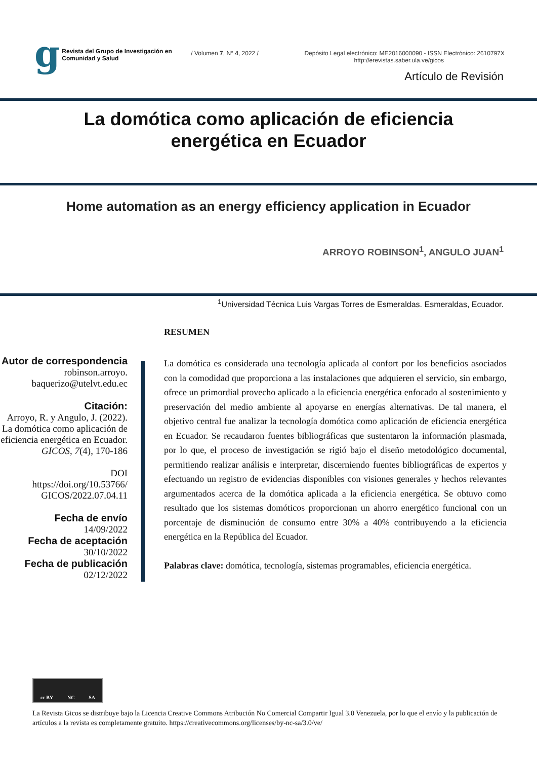g
Revista del Grupo de Investigación en Comunidad y Salud
/ Volumen 7, N° 4, 2022 / Depósito Legal electrónico: ME2016000090 - ISSN Electrónico: 2610797X
http://erevistas.saber.ula.ve/gicos
Artículo de Revisión
La domótica como aplicación de eficiencia
energética en Ecuador
Home automation as an energy efficiency application in Ecuador
ARROYO ROBINSON<sup>1</sup>, ANGULO JUAN<sup>1</sup>
<sup>1</sup> Universidad Técnica Luis Vargas Torres de Esmeraldas. Esmeraldas, Ecuador.
Autor de correspondencia
robinson.arroyo.
baquerizo@utelvt.edu.ec
Citación:
Arroyo, R. y Angulo, J. (2022). La domótica como aplicación de eficiencia energética en Ecuador. GICOS, 7(4), 170-186
DOI
https://doi.org/10.53766/
GICOS/2022.07.04.11
Fecha de envío
14/09/2022
Fecha de aceptación
30/10/2022
Fecha de publicación
02/12/2022
RESUMEN
La domótica es considerada una tecnología aplicada al confort por los beneficios asociados con la comodidad que proporciona a las instalaciones que adquieren el servicio, sin embargo, ofrece un primordial provecho aplicado a la eficiencia energética enfocado al sostenimiento y preservación del medio ambiente al apoyarse en energías alternativas. De tal manera, el objetivo central fue analizar la tecnología domótica como aplicación de eficiencia energética en Ecuador. Se recaudaron fuentes bibliográficas que sustentaron la información plasmada, por lo que, el proceso de investigación se rigió bajo el diseño metodológico documental, permitiendo realizar análisis e interpretar, discerniendo fuentes bibliográficas de expertos y efectuando un registro de evidencias disponibles con visiones generales y hechos relevantes argumentados acerca de la domótica aplicada a la eficiencia energética. Se obtuvo como resultado que los sistemas domóticos proporcionan un ahorro energético funcional con un porcentaje de disminución de consumo entre 30% a 40% contribuyendo a la eficiencia energética en la República del Ecuador.
Palabras clave: domótica, tecnología, sistemas programables, eficiencia energética.
cc BY NC SA
La Revista Gicos se distribuye bajo la Licencia Creative Commons Atribución No Comercial Compartir Igual 3.0 Venezuela, por lo que el envío y la publicación de artículos a la revista es completamente gratuito. https://creativecommons.org/licenses/by-nc-sa/3.0/ve/